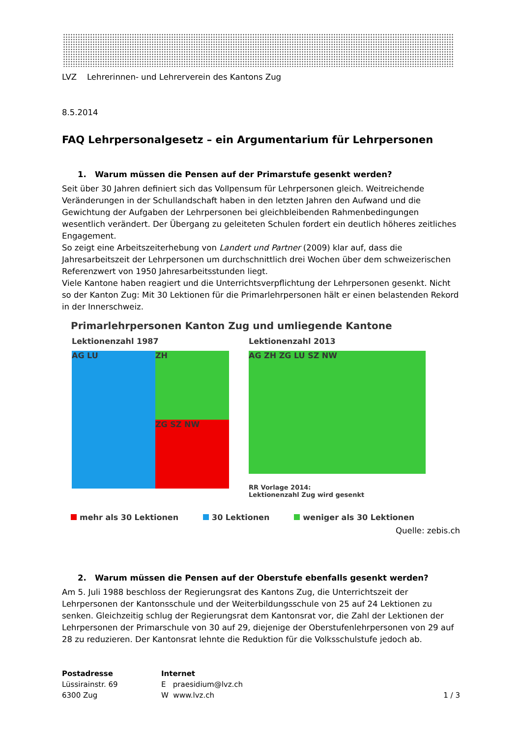LVZ Lehrerinnen- und Lehrerverein des Kantons Zug
8.5.2014
FAQ Lehrpersonalgesetz – ein Argumentarium für Lehrpersonen
1. Warum müssen die Pensen auf der Primarstufe gesenkt werden?
Seit über 30 Jahren definiert sich das Vollpensum für Lehrpersonen gleich. Weitreichende Veränderungen in der Schullandschaft haben in den letzten Jahren den Aufwand und die Gewichtung der Aufgaben der Lehrpersonen bei gleichbleibenden Rahmenbedingungen wesentlich verändert. Der Übergang zu geleiteten Schulen fordert ein deutlich höheres zeitliches Engagement.
So zeigt eine Arbeitszeiterhebung von Landert und Partner (2009) klar auf, dass die Jahresarbeitszeit der Lehrpersonen um durchschnittlich drei Wochen über dem schweizerischen Referenzwert von 1950 Jahresarbeitsstunden liegt.
Viele Kantone haben reagiert und die Unterrichtsverpflichtung der Lehrpersonen gesenkt. Nicht so der Kanton Zug: Mit 30 Lektionen für die Primarlehrpersonen hält er einen belastenden Rekord in der Innerschweiz.
Primarlehrpersonen Kanton Zug und umliegende Kantone
Lektionenzahl 1987
AG LU
ZH ZG SZ NW
Lektionenzahl 2013
AG ZH ZG LU SZ NW
RR Vorlage 2014:
Lektionenzahl Zug wird gesenkt
mehr als 30 Lektionen 30 Lektionen weniger als 30 Lektionen
Quelle: zebis.ch
2. Warum müssen die Pensen auf der Oberstufe ebenfalls gesenkt werden?
Am 5. Juli 1988 beschloss der Regierungsrat des Kantons Zug, die Unterrichtszeit der Lehrpersonen der Kantonsschule und der Weiterbildungsschule von 25 auf 24 Lektionen zu senken. Gleichzeitig schlug der Regierungsrat dem Kantonsrat vor, die Zahl der Lektionen der Lehrpersonen der Primarschule von 30 auf 29, diejenige der Oberstufenlehrpersonen von 29 auf 28 zu reduzieren. Der Kantonsrat lehnte die Reduktion für die Volksschulstufe jedoch ab.
Postadresse
Lüssirainstr. 69
6300 Zug
Internet
E praesidium@lvz.ch
W www.lvz.ch
1 / 3